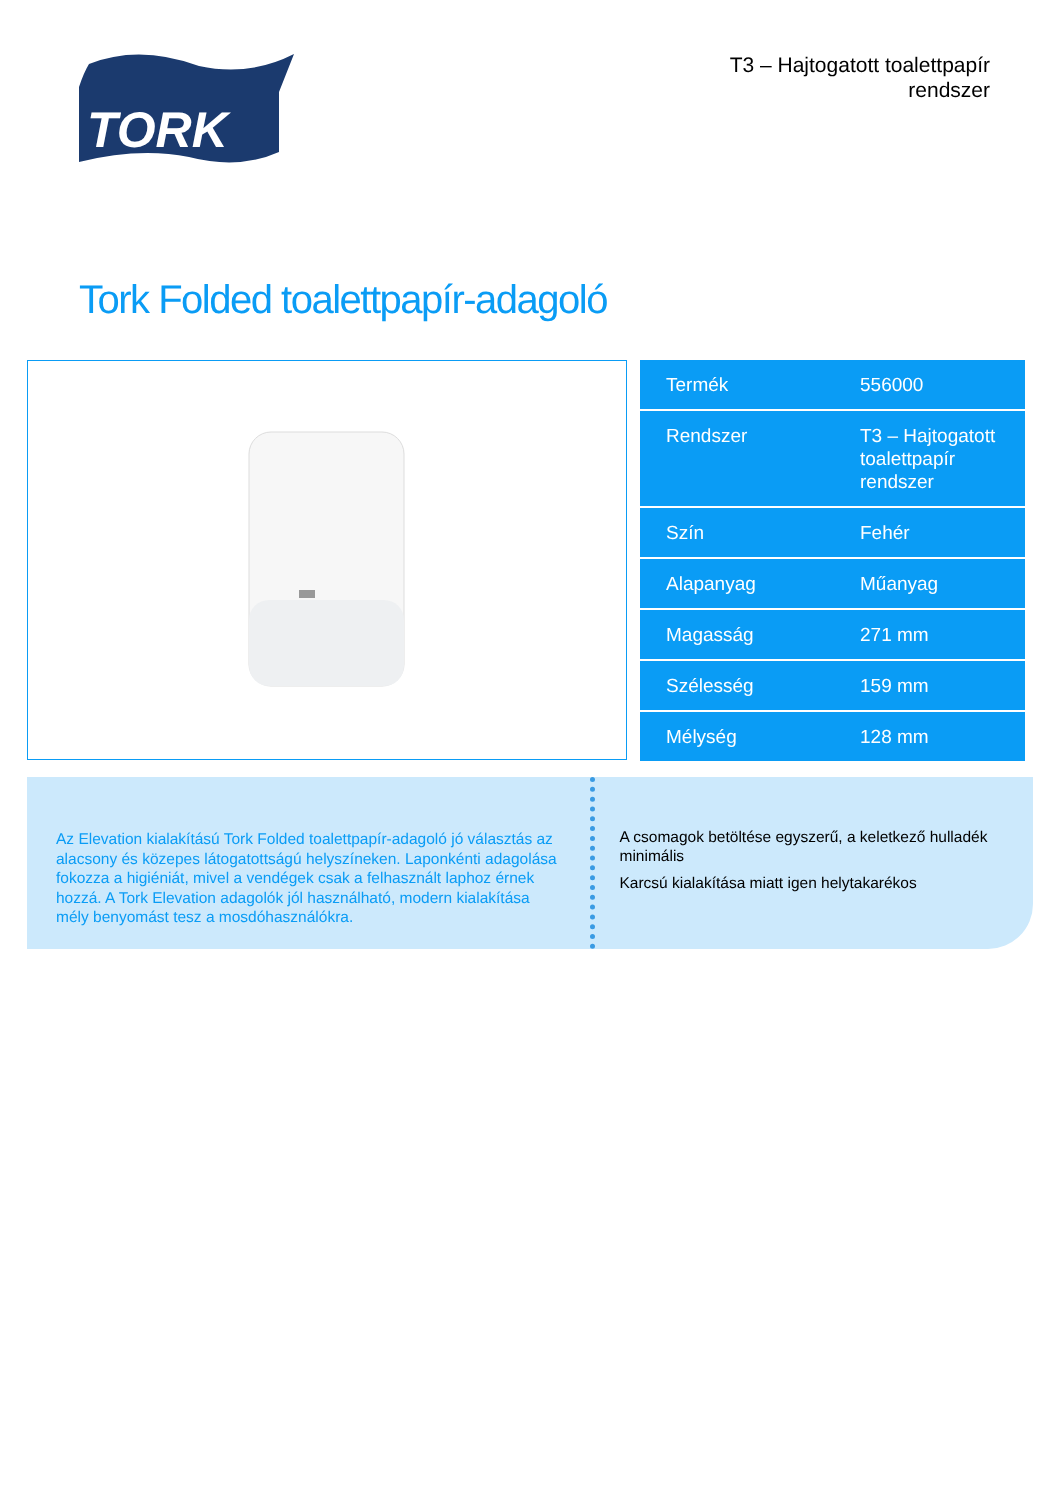TORK
T3 – Hajtogatott toalettpapír
rendszer
Tork Folded toalettpapír-adagoló
| Termék | 556000 |
| Rendszer | T3 – Hajtogatott toalettpapír rendszer |
| Szín | Fehér |
| Alapanyag | Műanyag |
| Magasság | 271 mm |
| Szélesség | 159 mm |
| Mélység | 128 mm |
Az Elevation kialakítású Tork Folded toalettpapír-adagoló jó választás az alacsony és közepes látogatottságú helyszíneken. Laponkénti adagolása fokozza a higiéniát, mivel a vendégek csak a felhasznált laphoz érnek hozzá. A Tork Elevation adagolók jól használható, modern kialakítása mély benyomást tesz a mosdóhasználókra.
A csomagok betöltése egyszerű, a keletkező hulladék minimális
Karcsú kialakítása miatt igen helytakarékos